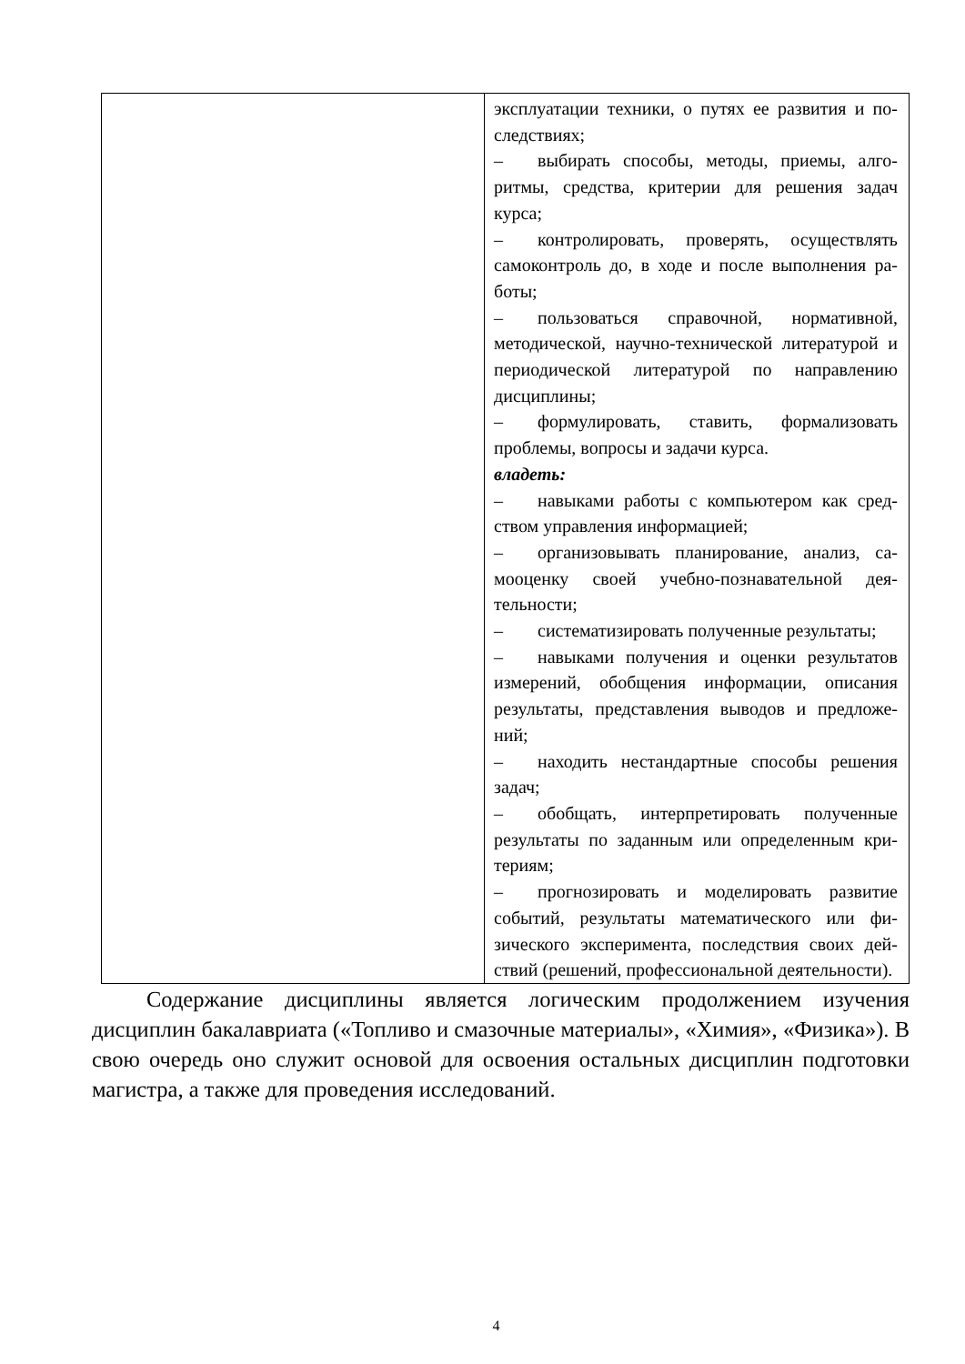| | эксплуатации техники, о путях ее развития и по­следствиях; – выбирать способы, методы, приемы, алго­ритмы, средства, критерии для решения задач курса; – контролировать, проверять, осуществлять самоконтроль до, в ходе и после выполнения ра­боты; – пользоваться справочной, нормативной, методической, научно-технической литературой и периодической литературой по направлению дисциплины; – формулировать, ставить, формализовать проблемы, вопросы и задачи курса. владеть: – навыками работы с компьютером как сред­ством управления информацией; – организовывать планирование, анализ, са­мооценку своей учебно-познавательной дея­тельности; – систематизировать полученные резуль­таты; – навыками получения и оценки результатов измерений, обобщения информации, описания результаты, представления выводов и предложе­ний; – находить нестандартные способы решения задач; – обобщать, интерпретировать полученные результаты по заданным или определенным кри­териям; – прогнозировать и моделировать развитие событий, результаты математического или фи­зического эксперимента, последствия своих дей­ствий (решений, профессиональной деятельно­сти). |
Содержание дисциплины является логическим продолжением изучения дисциплин бакалавриата («Топливо и смазочные материалы», «Химия», «Фи­зика»). В свою очередь оно служит основой для освоения остальных дисциплин подготовки магистра, а также для проведения исследований.
4